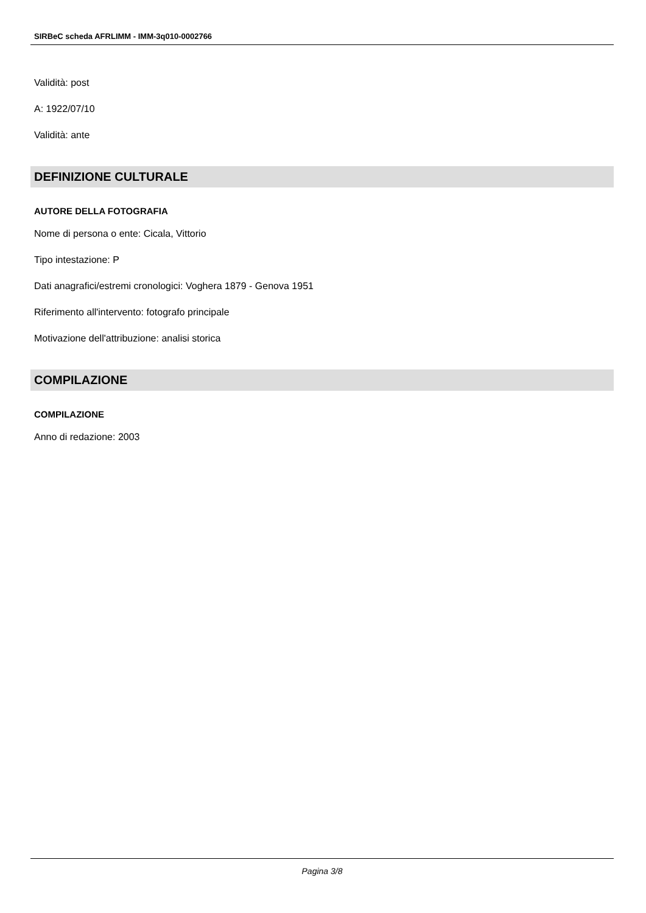SIRBeC scheda AFRLIMM - IMM-3q010-0002766
Validità: post
A: 1922/07/10
Validità: ante
DEFINIZIONE CULTURALE
AUTORE DELLA FOTOGRAFIA
Nome di persona o ente: Cicala, Vittorio
Tipo intestazione: P
Dati anagrafici/estremi cronologici: Voghera 1879 - Genova 1951
Riferimento all'intervento: fotografo principale
Motivazione dell'attribuzione: analisi storica
COMPILAZIONE
COMPILAZIONE
Anno di redazione: 2003
Pagina 3/8